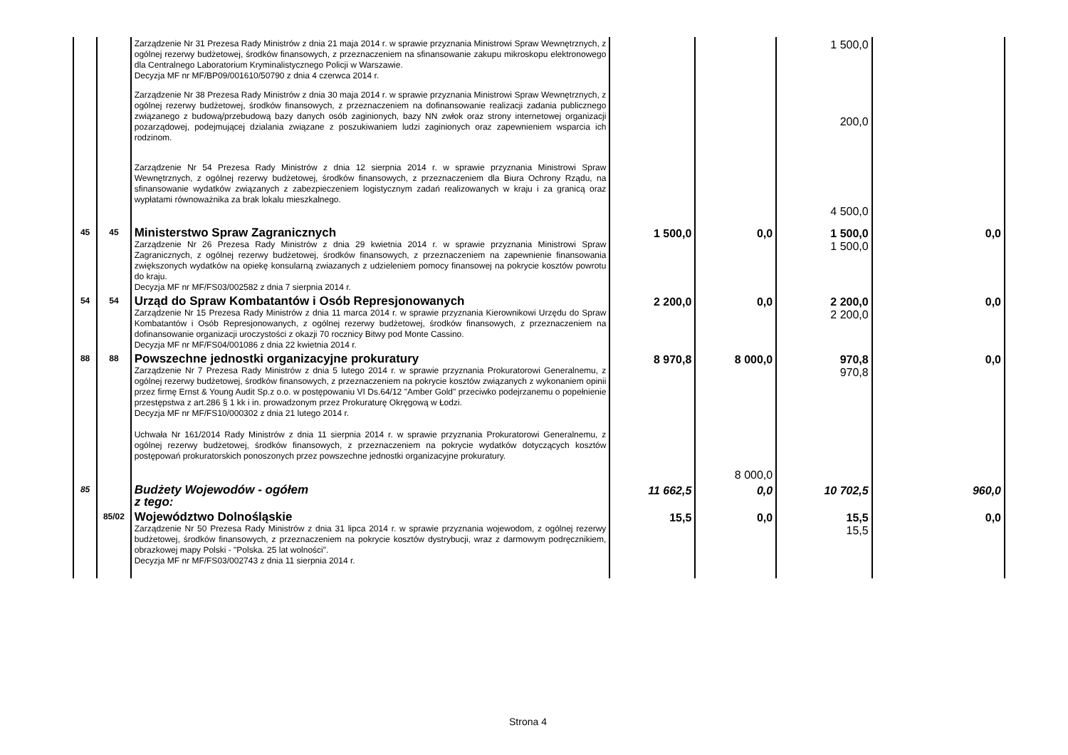| | | Zarządzenie Nr 31 Prezesa Rady Ministrów z dnia 21 maja 2014 r. w sprawie przyznania Ministrowi Spraw Wewnętrznych, z ogólnej rezerwy budżetowej, środków finansowych, z przeznaczeniem na sfinansowanie zakupu mikroskopu elektronowego dla Centralnego Laboratorium Kryminalistycznego Policji w Warszawie. Decyzja MF nr MF/BP09/001610/50790 z dnia 4 czerwca 2014 r. Zarządzenie Nr 38 Prezesa Rady Ministrów z dnia 30 maja 2014 r. w sprawie przyznania Ministrowi Spraw Wewnętrznych, z ogólnej rezerwy budżetowej, środków finansowych, z przeznaczeniem na dofinansowanie realizacji zadania publicznego związanego z budową/przebudową bazy danych osób zaginionych, bazy NN zwłok oraz strony internetowej organizacji pozarządowej, podejmującej dzialania związane z poszukiwaniem ludzi zaginionych oraz zapewnieniem wsparcia ich rodzinom. Zarządzenie Nr 54 Prezesa Rady Ministrów z dnia 12 sierpnia 2014 r. w sprawie przyznania Ministrowi Spraw Wewnętrznych, z ogólnej rezerwy budżetowej, środków finansowych, z przeznaczeniem dla Biura Ochrony Rządu, na sfinansowanie wydatków związanych z zabezpieczeniem logistycznym zadań realizowanych w kraju i za granicą oraz wypłatami równoważnika za brak lokalu mieszkalnego. | | | 1 500,0 200,0 4 500,0 | |
| 45 | 45 | Ministerstwo Spraw Zagranicznych Zarządzenie Nr 26 Prezesa Rady Ministrów z dnia 29 kwietnia 2014 r. w sprawie przyznania Ministrowi Spraw Zagranicznych, z ogólnej rezerwy budżetowej, środków finansowych, z przeznaczeniem na zapewnienie finansowania zwiększonych wydatków na opiekę konsularną zwiazanych z udzieleniem pomocy finansowej na pokrycie kosztów powrotu do kraju. Decyzja MF nr MF/FS03/002582 z dnia 7 sierpnia 2014 r. | 1 500,0 | 0,0 | 1 500,0 1 500,0 | 0,0 |
| 54 | 54 | Urząd do Spraw Kombatantów i Osób Represjonowanych Zarządzenie Nr 15 Prezesa Rady Ministrów z dnia 11 marca 2014 r. w sprawie przyznania Kierownikowi Urzędu do Spraw Kombatantów i Osób Represjonowanych, z ogólnej rezerwy budżetowej, środków finansowych, z przeznaczeniem na dofinansowanie organizacji uroczystości z okazji 70 rocznicy Bitwy pod Monte Cassino. Decyzja MF nr MF/FS04/001086 z dnia 22 kwietnia 2014 r. | 2 200,0 | 0,0 | 2 200,0 2 200,0 | 0,0 |
| 88 | 88 | Powszechne jednostki organizacyjne prokuratury Zarządzenie Nr 7 Prezesa Rady Ministrów z dnia 5 lutego 2014 r. w sprawie przyznania Prokuratorowi Generalnemu, z ogólnej rezerwy budżetowej, środków finansowych, z przeznaczeniem na pokrycie kosztów związanych z wykonaniem opinii przez firmę Ernst & Young Audit Sp.z o.o. w postępowaniu VI Ds.64/12 "Amber Gold" przeciwko podejrzanemu o popełnienie przestępstwa z art.286 § 1 kk i in. prowadzonym przez Prokuraturę Okręgową w Łodzi. Decyzja MF nr MF/FS10/000302 z dnia 21 lutego 2014 r. Uchwała Nr 161/2014 Rady Ministrów z dnia 11 sierpnia 2014 r. w sprawie przyznania Prokuratorowi Generalnemu, z ogólnej rezerwy budżetowej, środków finansowych, z przeznaczeniem na pokrycie wydatków dotyczących kosztów postępowań prokuratorskich ponoszonych przez powszechne jednostki organizacyjne prokuratury. | 8 970,8 | 8 000,0 8 000,0 | 970,8 970,8 | 0,0 |
| 85 | | Budżety Wojewodów - ogółem z tego: | 11 662,5 | 0,0 | 10 702,5 | 960,0 |
| | 85/02 | Województwo Dolnośląskie Zarządzenie Nr 50 Prezesa Rady Ministrów z dnia 31 lipca 2014 r. w sprawie przyznania wojewodom, z ogólnej rezerwy budżetowej, środków finansowych, z przeznaczeniem na pokrycie kosztów dystrybucji, wraz z darmowym podręcznikiem, obrazkowej mapy Polski - "Polska. 25 lat wolności". Decyzja MF nr MF/FS03/002743 z dnia 11 sierpnia 2014 r. | 15,5 | 0,0 | 15,5 15,5 | 0,0 |
Strona 4